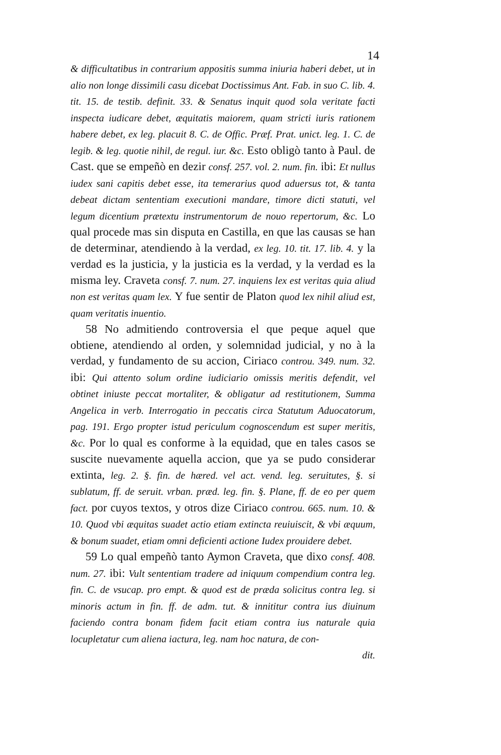14
& difficultatibus in contrarium appositis summa iniuria haberi debet, ut in alio non longe dissimili casu dicebat Doctissimus Ant. Fab. in suo C. lib. 4. tit. 15. de testib. definit. 33. & Senatus inquit quod sola veritate facti inspecta iudicare debet, æquitatis maiorem, quam stricti iuris rationem habere debet, ex leg. placuit 8. C. de Offic. Præf. Prat. unict. leg. 1. C. de legib. & leg. quotie nihil, de regul. iur. &c. Esto obligò tanto à Paul. de Cast. que se empeñò en dezir consf. 257. vol. 2. num. fin. ibi: Et nullus iudex sani capitis debet esse, ita temerarius quod aduersus tot, & tanta debeat dictam sententiam executioni mandare, timore dicti statuti, vel legum dicentium prætextu instrumentorum de nouo repertorum, &c. Lo qual procede mas sin disputa en Castilla, en que las causas se han de determinar, atendiendo à la verdad, ex leg. 10. tit. 17. lib. 4. y la verdad es la justicia, y la justicia es la verdad, y la verdad es la misma ley. Craveta consf. 7. num. 27. inquiens lex est veritas quia aliud non est veritas quam lex. Y fue sentir de Platon quod lex nihil aliud est, quam veritatis inuentio.
58 No admitiendo controversia el que peque aquel que obtiene, atendiendo al orden, y solemnidad judicial, y no à la verdad, y fundamento de su accion, Ciriaco controu. 349. num. 32. ibi: Qui attento solum ordine iudiciario omissis meritis defendit, vel obtinet iniuste peccat mortaliter, & obligatur ad restitutionem, Summa Angelica in verb. Interrogatio in peccatis circa Statutum Aduocatorum, pag. 191. Ergo propter istud periculum cognoscendum est super meritis, &c. Por lo qual es conforme à la equidad, que en tales casos se suscite nuevamente aquella accion, que ya se pudo considerar extinta, leg. 2. §. fin. de hæred. vel act. vend. leg. seruitutes, §. si sublatum, ff. de seruit. vrban. præd. leg. fin. §. Plane, ff. de eo per quem fact. por cuyos textos, y otros dize Ciriaco controu. 665. num. 10. & 10. Quod vbi æquitas suadet actio etiam extincta reuiuiscit, & vbi æquum, & bonum suadet, etiam omni deficienti actione Iudex prouidere debet.
59 Lo qual empeñò tanto Aymon Craveta, que dixo consf. 408. num. 27. ibi: Vult sententiam tradere ad iniquum compendium contra leg. fin. C. de vsucap. pro empt. & quod est de præda solicitus contra leg. si minoris actum in fin. ff. de adm. tut. & innititur contra ius diuinum faciendo contra bonam fidem facit etiam contra ius naturale quia locupletatur cum aliena iactura, leg. nam hoc natura, de con-
dit.